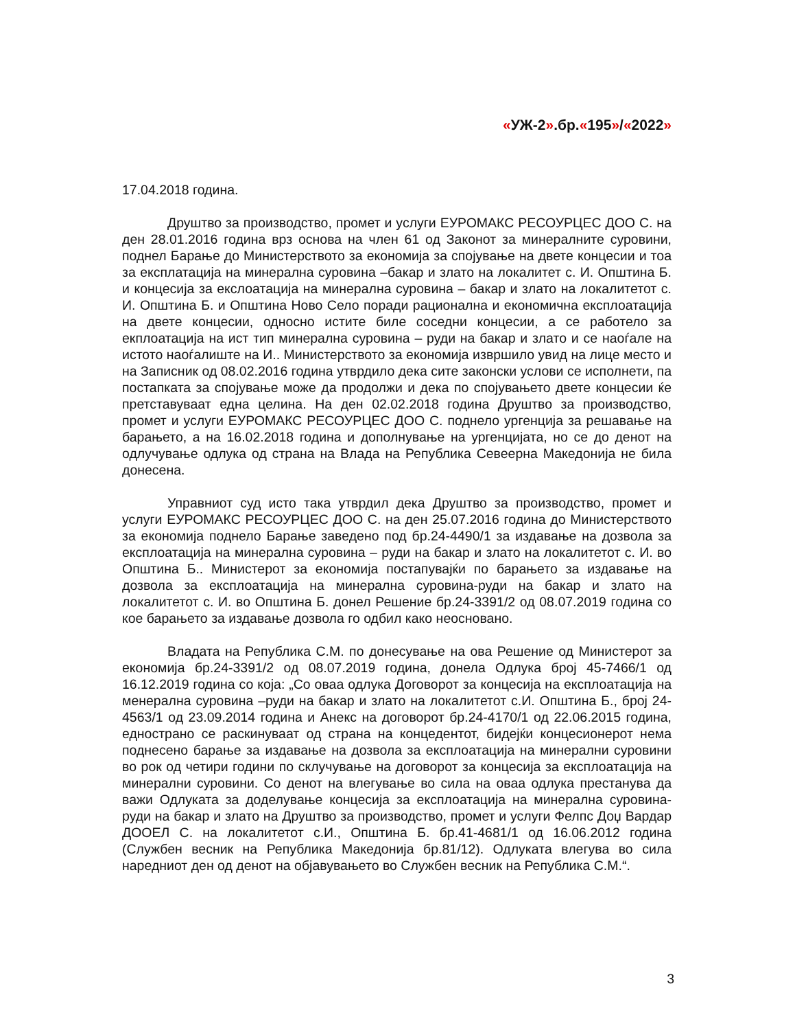«УЖ-2».бр.«195»/«2022»
17.04.2018 година.
Друштво за производство, промет и услуги ЕУРОМАКС РЕСОУРЦЕС ДОО С. на ден 28.01.2016 година врз основа на член 61 од Законот за минералните суровини, поднел Барање до Министерството за економија за спојување на двете концесии и тоа за експлатација на минерална суровина –бакар и злато на локалитет с. И. Општина Б. и концесија за екслоатација на минерална суровина – бакар и злато на локалитетот с. И. Општина Б. и Општина Ново Село поради рационална и економична експлоатација на двете концесии, односно истите биле соседни концесии, а се работело за екплоатација на ист тип минерална суровина – руди на бакар и злато и се наоѓале на истото наоѓалиште на И.. Министерството за економија извршило увид на лице место и на Записник од 08.02.2016 година утврдило дека сите законски услови се исполнети, па постапката за спојување може да продолжи и дека по спојувањето двете концесии ќе претставуваат една целина. На ден 02.02.2018 година Друштво за производство, промет и услуги ЕУРОМАКС РЕСОУРЦЕС ДОО С. поднело ургенција за решавање на барањето, а на 16.02.2018 година и дополнување на ургенцијата, но се до денот на одлучување одлука од страна на Влада на Република Севеерна Македонија не била донесена.
Управниот суд исто така утврдил дека Друштво за производство, промет и услуги ЕУРОМАКС РЕСОУРЦЕС ДОО С. на ден 25.07.2016 година до Министерството за економија поднело Барање заведено под бр.24-4490/1 за издавање на дозвола за експлоатација на минерална суровина – руди на бакар и злато на локалитетот с. И. во Општина Б.. Министерот за економија постапувајќи по барањето за издавање на дозвола за експлоатација на минерална суровина-руди на бакар и злато на локалитетот с. И. во Општина Б. донел Решение бр.24-3391/2 од 08.07.2019 година со кое барањето за издавање дозвола го одбил како неосновано.
Владата на Република С.М. по донесување на ова Решение од Министерот за економија бр.24-3391/2 од 08.07.2019 година, донела Одлука број 45-7466/1 од 16.12.2019 година со која: „Со оваа одлука Договорот за концесија на експлоатација на менерална суровина –руди на бакар и злато на локалитетот с.И. Општина Б., број 24-4563/1 од 23.09.2014 година и Анекс на договорот бр.24-4170/1 од 22.06.2015 година, еднострано се раскинуваат од страна на концедентот, бидејќи концесионерот нема поднесено барање за издавање на дозвола за експлоатација на минерални суровини во рок од четири години по склучување на договорот за концесија за експлоатација на минерални суровини. Со денот на влегување во сила на оваа одлука престанува да важи Одлуката за доделување концесија за експлоатација на минерална суровина-руди на бакар и злато на Друштво за производство, промет и услуги Фелпс Доџ Вардар ДООЕЛ С. на локалитетот с.И., Општина Б. бр.41-4681/1 од 16.06.2012 година (Службен весник на Република Македонија бр.81/12). Одлуката влегува во сила наредниот ден од денот на објавувањето во Службен весник на Република С.М.“.
3